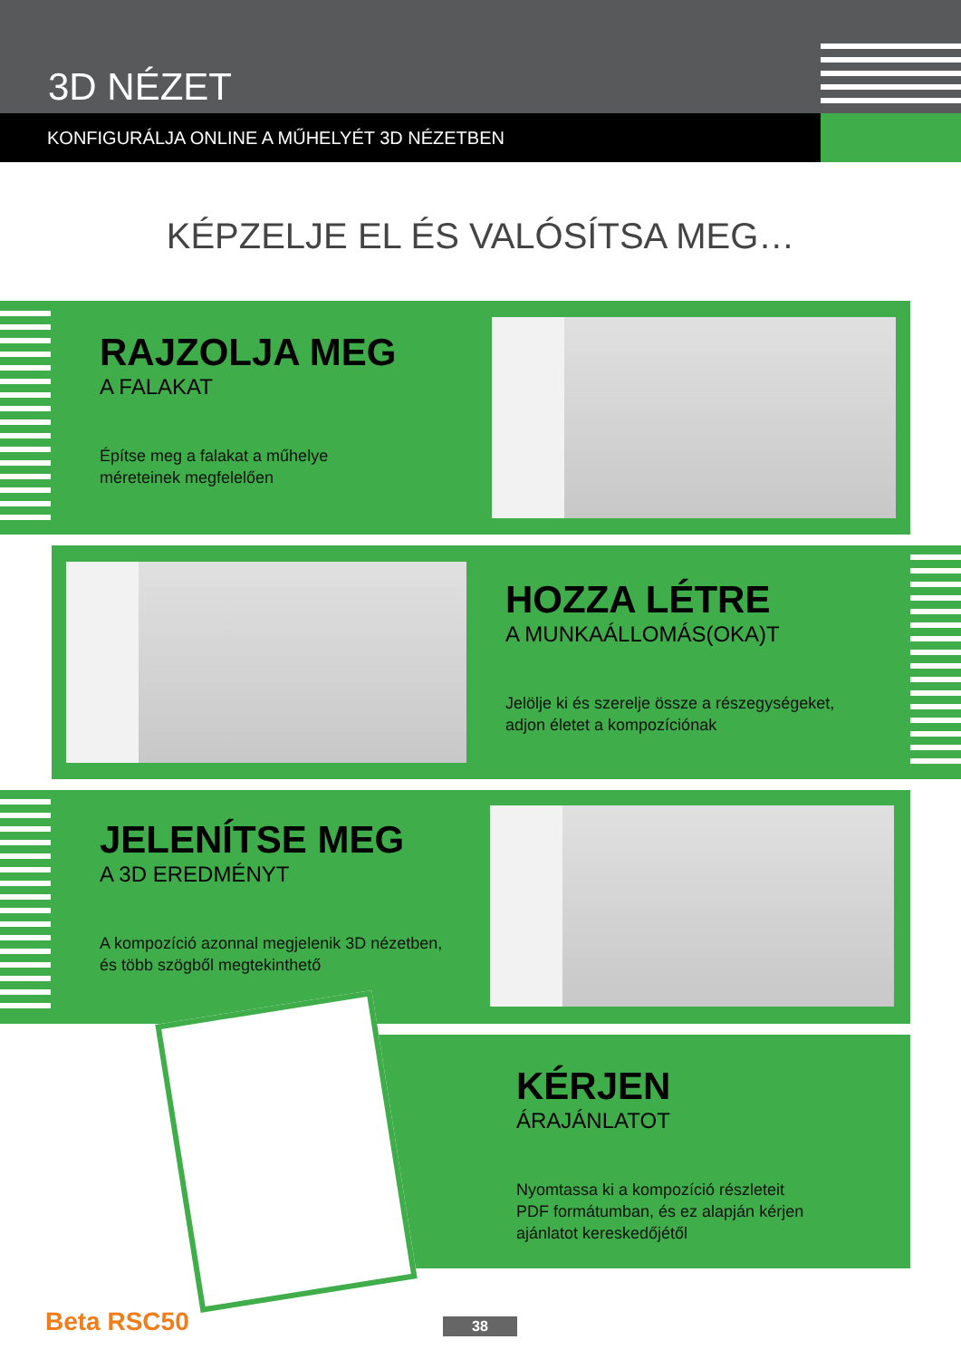3D NÉZET
KONFIGURÁLJA ONLINE A MŰHELYÉT 3D NÉZETBEN
KÉPZELJE EL ÉS VALÓSÍTSA MEG…
RAJZOLJA MEG
A FALAKAT
Építse meg a falakat a műhelye
méreteinek megfelelően
HOZZA LÉTRE
A MUNKAÁLLOMÁS(OKA)T
Jelölje ki és szerelje össze a részegységeket,
adjon életet a kompozíciónak
JELENÍTSE MEG
A 3D EREDMÉNYT
A kompozíció azonnal megjelenik 3D nézetben,
és több szögből megtekinthető
KÉRJEN
ÁRAJÁNLATOT
Nyomtassa ki a kompozíció részleteit
PDF formátumban, és ez alapján kérjen
ajánlatot kereskedőjétől
Beta RSC50 38